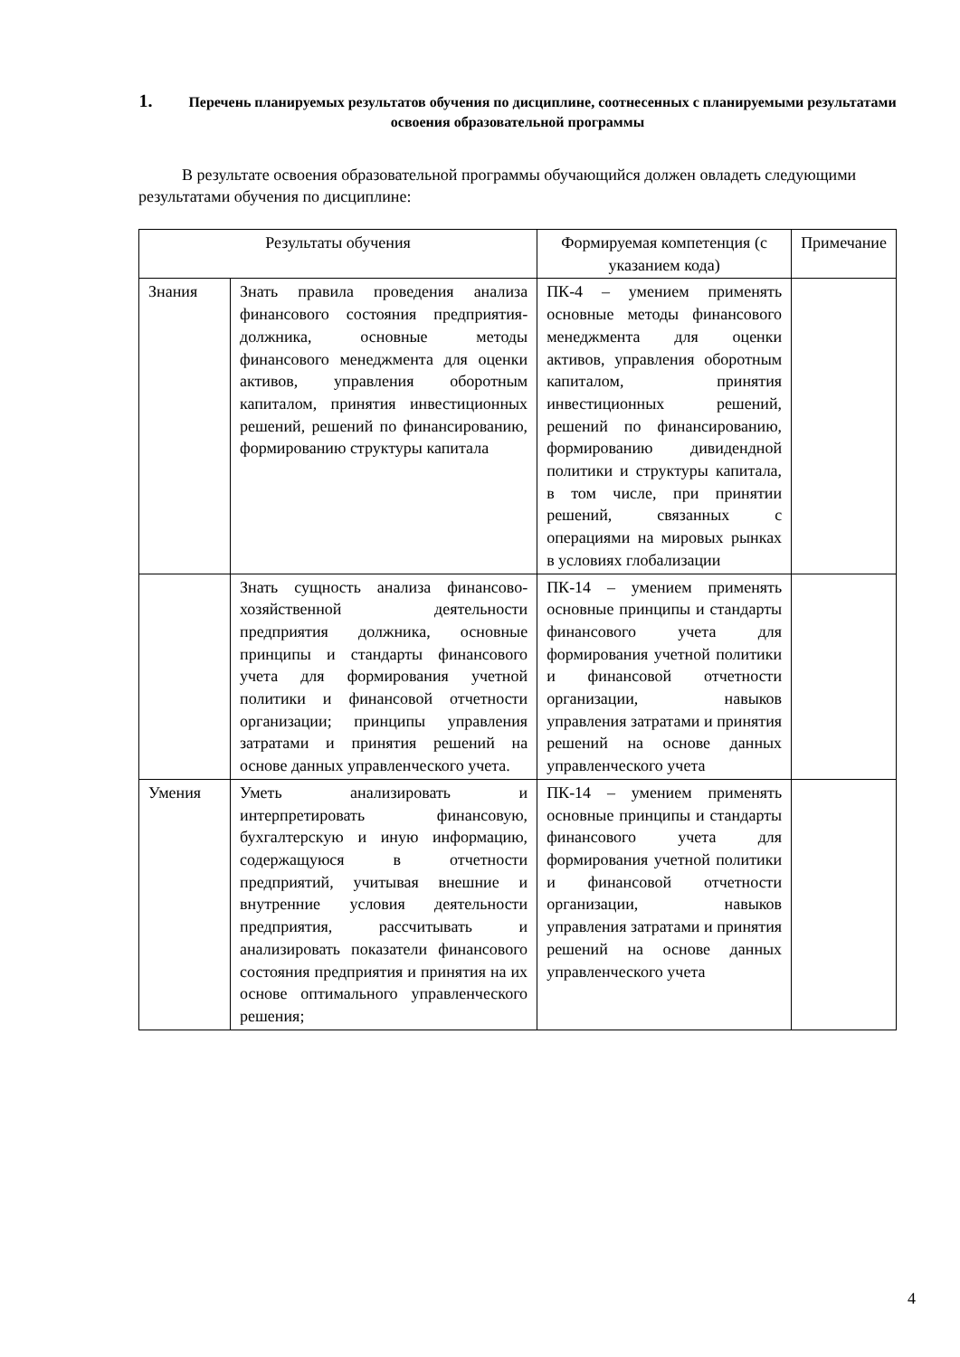1. Перечень планируемых результатов обучения по дисциплине, соотнесенных с планируемыми результатами освоения образовательной программы
В результате освоения образовательной программы обучающийся должен овладеть следующими результатами обучения по дисциплине:
| Результаты обучения | | Формируемая компетенция (с указанием кода) | Примечание |
| --- | --- | --- | --- |
| Знания | Знать правила проведения анализа финансового состояния предприятия-должника, основные методы финансового менеджмента для оценки активов, управления оборотным капиталом, принятия инвестиционных решений, решений по финансированию, формированию структуры капитала | ПК-4 – умением применять основные методы финансового менеджмента для оценки активов, управления оборотным капиталом, принятия инвестиционных решений, решений по финансированию, формированию дивидендной политики и структуры капитала, в том числе, при принятии решений, связанных с операциями на мировых рынках в условиях глобализации | |
| | Знать сущность анализа финансово-хозяйственной деятельности предприятия должника, основные принципы и стандарты финансового учета для формирования учетной политики и финансовой отчетности организации; принципы управления затратами и принятия решений на основе данных управленческого учета. | ПК-14 – умением применять основные принципы и стандарты финансового учета для формирования учетной политики и финансовой отчетности организации, навыков управления затратами и принятия решений на основе данных управленческого учета | |
| Умения | Уметь анализировать и интерпретировать финансовую, бухгалтерскую и иную информацию, содержащуюся в отчетности предприятий, учитывая внешние и внутренние условия деятельности предприятия, рассчитывать и анализировать показатели финансового состояния предприятия и принятия на их основе оптимального управленческого решения; | ПК-14 – умением применять основные принципы и стандарты финансового учета для формирования учетной политики и финансовой отчетности организации, навыков управления затратами и принятия решений на основе данных управленческого учета | |
4